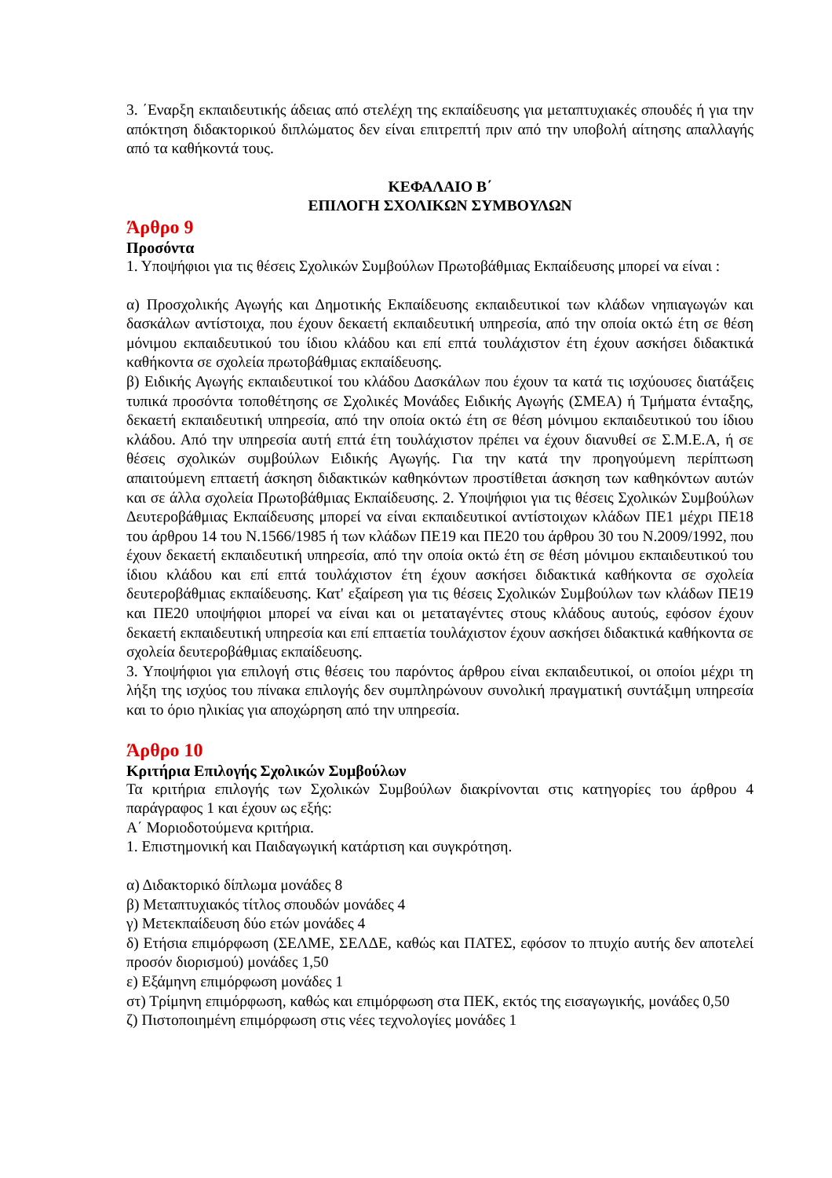3. ΄Εναρξη εκπαιδευτικής άδειας από στελέχη της εκπαίδευσης για μεταπτυχιακές σπουδές ή για την απόκτηση διδακτορικού διπλώματος δεν είναι επιτρεπτή πριν από την υποβολή αίτησης απαλλαγής από τα καθήκοντά τους.
ΚΕΦΑΛΑΙΟ Β΄
ΕΠΙΛΟΓΗ ΣΧΟΛΙΚΩΝ ΣΥΜΒΟΥΛΩΝ
Άρθρο 9
Προσόντα
1. Υποψήφιοι για τις θέσεις Σχολικών Συμβούλων Πρωτοβάθμιας Εκπαίδευσης μπορεί να είναι :
α) Προσχολικής Αγωγής και Δημοτικής Εκπαίδευσης εκπαιδευτικοί των κλάδων νηπιαγωγών και δασκάλων αντίστοιχα, που έχουν δεκαετή εκπαιδευτική υπηρεσία, από την οποία οκτώ έτη σε θέση μόνιμου εκπαιδευτικού του ίδιου κλάδου και επί επτά τουλάχιστον έτη έχουν ασκήσει διδακτικά καθήκοντα σε σχολεία πρωτοβάθμιας εκπαίδευσης.
β) Ειδικής Αγωγής εκπαιδευτικοί του κλάδου Δασκάλων που έχουν τα κατά τις ισχύουσες διατάξεις τυπικά προσόντα τοποθέτησης σε Σχολικές Μονάδες Ειδικής Αγωγής (ΣΜΕΑ) ή Τμήματα ένταξης, δεκαετή εκπαιδευτική υπηρεσία, από την οποία οκτώ έτη σε θέση μόνιμου εκπαιδευτικού του ίδιου κλάδου. Από την υπηρεσία αυτή επτά έτη τουλάχιστον πρέπει να έχουν διανυθεί σε Σ.Μ.Ε.Α, ή σε θέσεις σχολικών συμβούλων Ειδικής Αγωγής. Για την κατά την προηγούμενη περίπτωση απαιτούμενη επταετή άσκηση διδακτικών καθηκόντων προστίθεται άσκηση των καθηκόντων αυτών και σε άλλα σχολεία Πρωτοβάθμιας Εκπαίδευσης. 2. Υποψήφιοι για τις θέσεις Σχολικών Συμβούλων Δευτεροβάθμιας Εκπαίδευσης μπορεί να είναι εκπαιδευτικοί αντίστοιχων κλάδων ΠΕ1 μέχρι ΠΕ18 του άρθρου 14 του Ν.1566/1985 ή των κλάδων ΠΕ19 και ΠΕ20 του άρθρου 30 του Ν.2009/1992, που έχουν δεκαετή εκπαιδευτική υπηρεσία, από την οποία οκτώ έτη σε θέση μόνιμου εκπαιδευτικού του ίδιου κλάδου και επί επτά τουλάχιστον έτη έχουν ασκήσει διδακτικά καθήκοντα σε σχολεία δευτεροβάθμιας εκπαίδευσης. Κατ' εξαίρεση για τις θέσεις Σχολικών Συμβούλων των κλάδων ΠΕ19 και ΠΕ20 υποψήφιοι μπορεί να είναι και οι μεταταγέντες στους κλάδους αυτούς, εφόσον έχουν δεκαετή εκπαιδευτική υπηρεσία και επί επταετία τουλάχιστον έχουν ασκήσει διδακτικά καθήκοντα σε σχολεία δευτεροβάθμιας εκπαίδευσης.
3. Υποψήφιοι για επιλογή στις θέσεις του παρόντος άρθρου είναι εκπαιδευτικοί, οι οποίοι μέχρι τη λήξη της ισχύος του πίνακα επιλογής δεν συμπληρώνουν συνολική πραγματική συντάξιμη υπηρεσία και το όριο ηλικίας για αποχώρηση από την υπηρεσία.
Άρθρο 10
Κριτήρια Επιλογής Σχολικών Συμβούλων
Τα κριτήρια επιλογής των Σχολικών Συμβούλων διακρίνονται στις κατηγορίες του άρθρου 4 παράγραφος 1 και έχουν ως εξής:
Α΄ Μοριοδοτούμενα κριτήρια.
1. Επιστημονική και Παιδαγωγική κατάρτιση και συγκρότηση.
α) Διδακτορικό δίπλωμα μονάδες 8
β) Μεταπτυχιακός τίτλος σπουδών μονάδες 4
γ) Μετεκπαίδευση δύο ετών μονάδες 4
δ) Ετήσια επιμόρφωση (ΣΕΛΜΕ, ΣΕΛΔΕ, καθώς και ΠΑΤΕΣ, εφόσον το πτυχίο αυτής δεν αποτελεί προσόν διορισμού) μονάδες 1,50
ε) Εξάμηνη επιμόρφωση μονάδες 1
στ) Τρίμηνη επιμόρφωση, καθώς και επιμόρφωση στα ΠΕΚ, εκτός της εισαγωγικής, μονάδες 0,50
ζ) Πιστοποιημένη επιμόρφωση στις νέες τεχνολογίες μονάδες 1